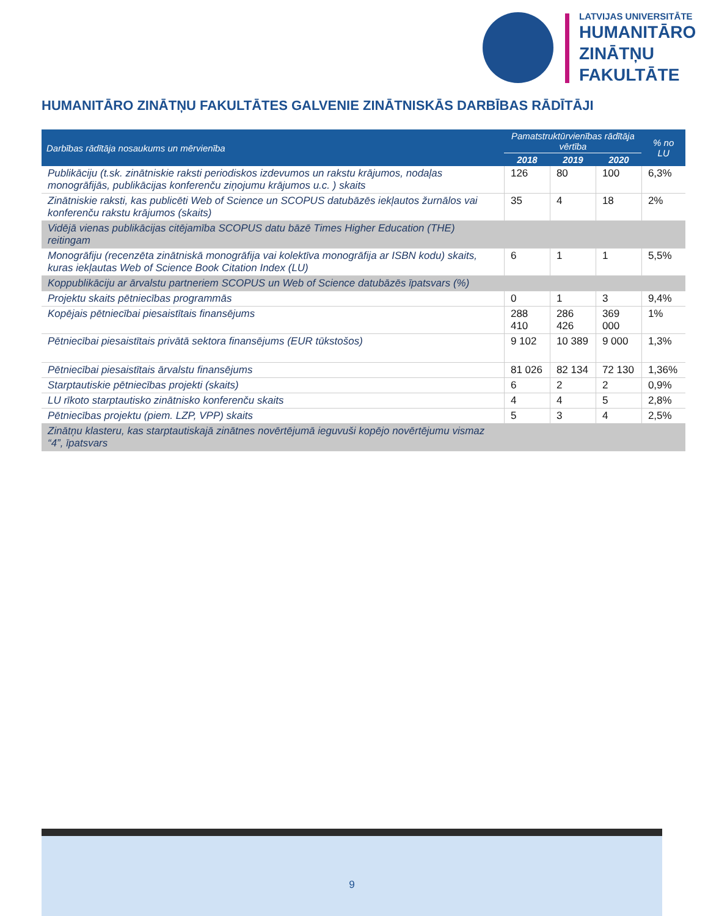LATVIJAS UNIVERSITĀTE
HUMANITĀRO
ZINĀTŅU
FAKULTĀTE
HUMANITĀRO ZINĀTŅU FAKULTĀTES GALVENIE ZINĀTNISKĀS DARBĪBAS RĀDĪTĀJI
| Darbības rādītāja nosaukums un mērvienība | Pamatstruktūrvienības rādītāja vērtība | | | % no LU |
| --- | --- | --- | --- | --- |
| | 2018 | 2019 | 2020 | |
| Publikāciju (t.sk. zinātniskie raksti periodiskos izdevumos un rakstu krājumos, nodaļas monogrāfijās, publikācijas konferenču ziņojumu krājumos u.c. ) skaits | 126 | 80 | 100 | 6,3% |
| Zinātniskie raksti, kas publicēti Web of Science un SCOPUS datubāzēs iekļautos žurnālos vai konferenču rakstu krājumos (skaits) | 35 | 4 | 18 | 2% |
| Vidējā vienas publikācijas citējamība SCOPUS datu bāzē Times Higher Education (THE) reitingam | | | | |
| Monogrāfiju (recenzēta zinātniskā monogrāfija vai kolektīva monogrāfija ar ISBN kodu) skaits, kuras iekļautas Web of Science Book Citation Index (LU) | 6 | 1 | 1 | 5,5% |
| Koppublikāciju ar ārvalstu partneriem SCOPUS un Web of Science datubāzēs īpatsvars (%) | | | | |
| Projektu skaits pētniecības programmās | 0 | 1 | 3 | 9,4% |
| Kopējais pētniecībai piesaistītais finansējums | 288 410 | 286 426 | 369 000 | 1% |
| Pētniecībai piesaistītais privātā sektora finansējums (EUR tūkstošos) | 9 102 | 10 389 | 9 000 | 1,3% |
| Pētniecībai piesaistītais ārvalstu finansējums | 81 026 | 82 134 | 72 130 | 1,36% |
| Starptautiskie pētniecības projekti (skaits) | 6 | 2 | 2 | 0,9% |
| LU rīkoto starptautisko zinātnisko konferenču skaits | 4 | 4 | 5 | 2,8% |
| Pētniecības projektu (piem. LZP, VPP) skaits | 5 | 3 | 4 | 2,5% |
| Zinātņu klasteru, kas starptautiskajā zinātnes novērtējumā ieguvuši kopējo novērtējumu vismaz “4”, īpatsvars | | | | |
9